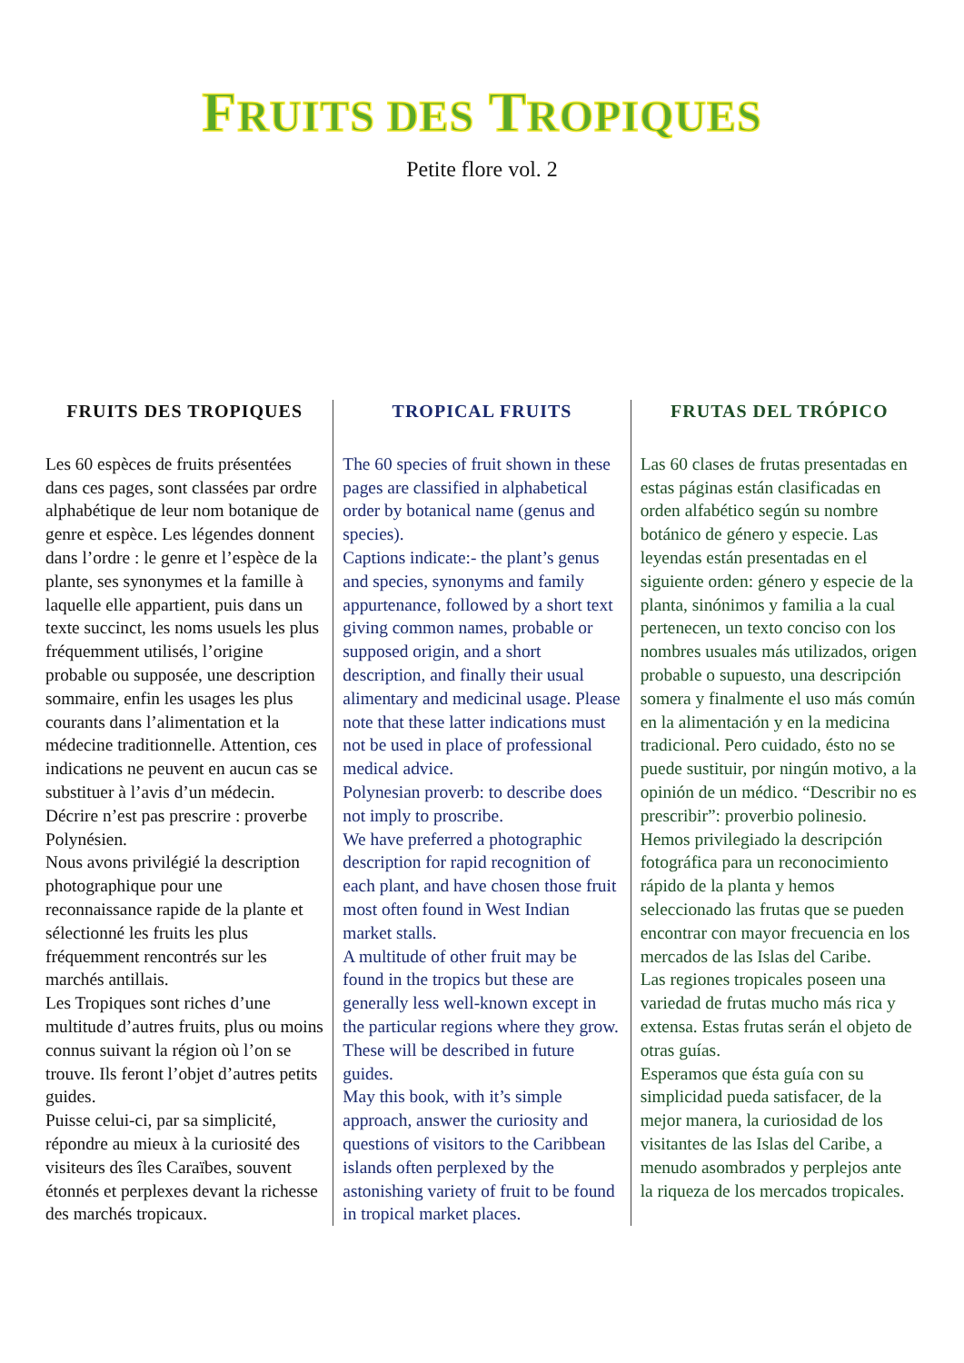FRUITS DES TROPIQUES
Petite flore vol. 2
FRUITS DES TROPIQUES
Les 60 espèces de fruits présentées dans ces pages, sont classées par ordre alphabétique de leur nom botanique de genre et espèce. Les légendes donnent dans l’ordre : le genre et l’espèce de la plante, ses synonymes et la famille à laquelle elle appartient, puis dans un texte succinct, les noms usuels les plus fréquemment utilisés, l’origine probable ou supposée, une description sommaire, enfin les usages les plus courants dans l’alimentation et la médecine traditionnelle. Attention, ces indications ne peuvent en aucun cas se substituer à l’avis d’un médecin. Décrire n’est pas prescrire : proverbe Polynésien.
Nous avons privilégié la description photographique pour une reconnaissance rapide de la plante et sélectionné les fruits les plus fréquemment rencontrés sur les marchés antillais.
Les Tropiques sont riches d’une multitude d’autres fruits, plus ou moins connus suivant la région où l’on se trouve. Ils feront l’objet d’autres petits guides.
Puisse celui-ci, par sa simplicité, répondre au mieux à la curiosité des visiteurs des îles Caraïbes, souvent étonnés et perplexes devant la richesse des marchés tropicaux.
TROPICAL FRUITS
The 60 species of fruit shown in these pages are classified in alphabetical order by botanical name (genus and species).
Captions indicate:- the plant’s genus and species, synonyms and family appurtenance, followed by a short text giving common names, probable or supposed origin, and a short description, and finally their usual alimentary and medicinal usage. Please note that these latter indications must not be used in place of professional medical advice.
Polynesian proverb: to describe does not imply to proscribe.
We have preferred a photographic description for rapid recognition of each plant, and have chosen those fruit most often found in West Indian market stalls.
A multitude of other fruit may be found in the tropics but these are generally less well-known except in the particular regions where they grow. These will be described in future guides.
May this book, with it’s simple approach, answer the curiosity and questions of visitors to the Caribbean islands often perplexed by the astonishing variety of fruit to be found in tropical market places.
FRUTAS DEL TRÓPICO
Las 60 clases de frutas presentadas en estas páginas están clasificadas en orden alfabético según su nombre botánico de género y especie. Las leyendas están presentadas en el siguiente orden: género y especie de la planta, sinónimos y familia a la cual pertenecen, un texto conciso con los nombres usuales más utilizados, origen probable o supuesto, una descripción somera y finalmente el uso más común en la alimentación y en la medicina tradicional. Pero cuidado, ésto no se puede sustituir, por ningún motivo, a la opinión de un médico. “Describir no es prescribir”: proverbio polinesio.
Hemos privilegiado la descripción fotográfica para un reconocimiento rápido de la planta y hemos seleccionado las frutas que se pueden encontrar con mayor frecuencia en los mercados de las Islas del Caribe.
Las regiones tropicales poseen una variedad de frutas mucho más rica y extensa. Estas frutas serán el objeto de otras guías.
Esperamos que ésta guía con su simplicidad pueda satisfacer, de la mejor manera, la curiosidad de los visitantes de las Islas del Caribe, a menudo asombrados y perplejos ante la riqueza de los mercados tropicales.